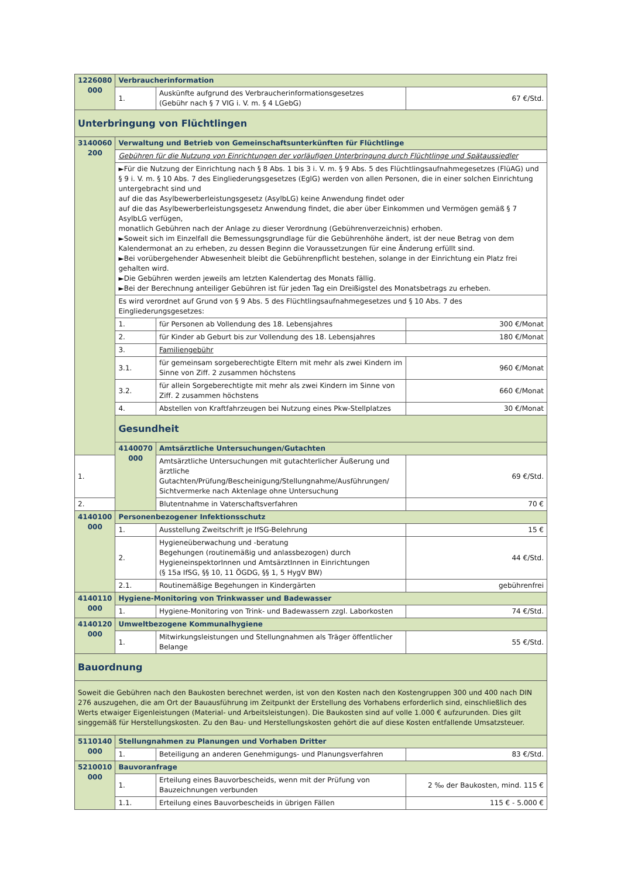| 1226080 000 | Verbraucherinformation | | |
| | 1. | Auskünfte aufgrund des Verbraucherinformationsgesetzes (Gebühr nach § 7 VIG i. V. m. § 4 LGebG) | 67 €/Std. |
| Unterbringung von Flüchtlingen | | | |
| 3140060 200 | Verwaltung und Betrieb von Gemeinschaftsunterkünften für Flüchtlinge | | |
| | Gebühren für die Nutzung von Einrichtungen der vorläufigen Unterbringung durch Flüchtlinge und Spätaussiedler | | |
| | ►Für die Nutzung der Einrichtung nach § 8 Abs. 1 bis 3 i. V. m. § 9 Abs. 5 des Flüchtlingsaufnahmegesetzes (FlüAG) und § 9 i. V. m. § 10 Abs. 7 des Eingliederungsgesetzes (EglG) werden von allen Personen, die in einer solchen Einrichtung untergebracht sind und auf die das Asylbewerberleistungsgesetz (AsylbLG) keine Anwendung findet oder auf die das Asylbewerberleistungsgesetz Anwendung findet, die aber über Einkommen und Vermögen gemäß § 7 AsylbLG verfügen, monatlich Gebühren nach der Anlage zu dieser Verordnung (Gebührenverzeichnis) erhoben. ►Soweit sich im Einzelfall die Bemessungsgrundlage für die Gebührenhöhe ändert, ist der neue Betrag von dem Kalendermonat an zu erheben, zu dessen Beginn die Voraussetzungen für eine Änderung erfüllt sind. ►Bei vorübergehender Abwesenheit bleibt die Gebührenpflicht bestehen, solange in der Einrichtung ein Platz frei gehalten wird. ►Die Gebühren werden jeweils am letzten Kalendertag des Monats fällig. ►Bei der Berechnung anteiliger Gebühren ist für jeden Tag ein Dreißigstel des Monatsbetrags zu erheben. | | |
| | Es wird verordnet auf Grund von § 9 Abs. 5 des Flüchtlingsaufnahmegesetzes und § 10 Abs. 7 des Eingliederungsgesetzes: | | |
| | 1. | für Personen ab Vollendung des 18. Lebensjahres | 300 €/Monat |
| | 2. | für Kinder ab Geburt bis zur Vollendung des 18. Lebensjahres | 180 €/Monat |
| | 3. | Familiengebühr | |
| | 3.1. | für gemeinsam sorgeberechtigte Eltern mit mehr als zwei Kindern im Sinne von Ziff. 2 zusammen höchstens | 960 €/Monat |
| | 3.2. | für allein Sorgeberechtigte mit mehr als zwei Kindern im Sinne von Ziff. 2 zusammen höchstens | 660 €/Monat |
| | 4. | Abstellen von Kraftfahrzeugen bei Nutzung eines Pkw-Stellplatzes | 30 €/Monat |
| | Gesundheit | | |
| | 4140070 000 | Amtsärztliche Untersuchungen/Gutachten | |
| 1. | | Amtsärztliche Untersuchungen mit gutachterlicher Äußerung und ärztliche Gutachten/Prüfung/Bescheinigung/Stellungnahme/Ausführungen/ Sichtvermerke nach Aktenlage ohne Untersuchung | 69 €/Std. |
| 2. | | Blutentnahme in Vaterschaftsverfahren | 70 € |
| 4140100 000 | Personenbezogener Infektionsschutz | | |
| | 1. | Ausstellung Zweitschrift je IfSG-Belehrung | 15 € |
| | 2. | Hygieneüberwachung und -beratung Begehungen (routinemäßig und anlassbezogen) durch HygieneinspektorInnen und AmtsärztInnen in Einrichtungen (§ 15a IfSG, §§ 10, 11 ÖGDG, §§ 1, 5 HygV BW) | 44 €/Std. |
| | 2.1. | Routinemäßige Begehungen in Kindergärten | gebührenfrei |
| 4140110 000 | Hygiene-Monitoring von Trinkwasser und Badewasser | | |
| | 1. | Hygiene-Monitoring von Trink- und Badewassern zzgl. Laborkosten | 74 €/Std. |
| 4140120 000 | Umweltbezogene Kommunalhygiene | | |
| | 1. | Mitwirkungsleistungen und Stellungnahmen als Träger öffentlicher Belange | 55 €/Std. |
| Bauordnung | | | |
| Soweit die Gebühren nach den Baukosten berechnet werden, ist von den Kosten nach den Kostengruppen 300 und 400 nach DIN 276 auszugehen, die am Ort der Bauausführung im Zeitpunkt der Erstellung des Vorhabens erforderlich sind, einschließlich des Werts etwaiger Eigenleistungen (Material- und Arbeitsleistungen). Die Baukosten sind auf volle 1.000 € aufzurunden. Dies gilt singgemäß für Herstellungskosten. Zu den Bau- und Herstellungskosten gehört die auf diese Kosten entfallende Umsatzsteuer. | | | |
| 5110140 000 | Stellungnahmen zu Planungen und Vorhaben Dritter | | |
| | 1. | Beteiligung an anderen Genehmigungs- und Planungsverfahren | 83 €/Std. |
| 5210010 000 | Bauvoranfrage | | |
| | 1. | Erteilung eines Bauvorbescheids, wenn mit der Prüfung von Bauzeichnungen verbunden | 2 ‰ der Baukosten, mind. 115 € |
| | 1.1. | Erteilung eines Bauvorbescheids in übrigen Fällen | 115 € - 5.000 € |